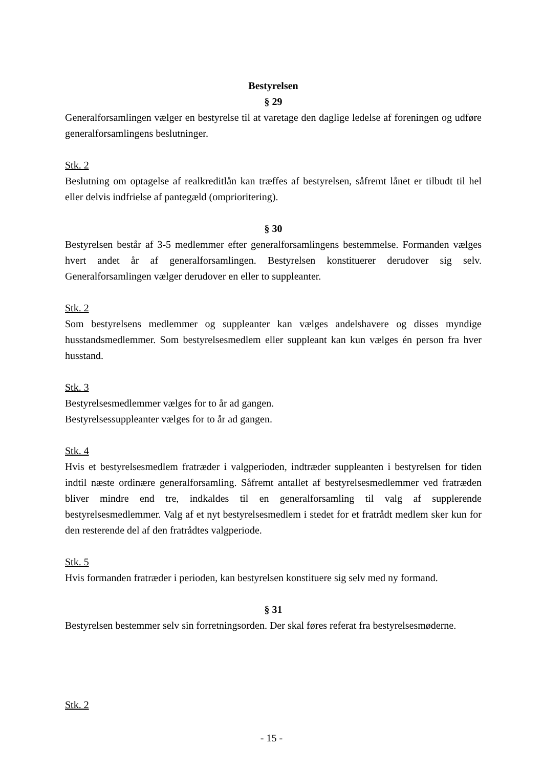Bestyrelsen
§ 29
Generalforsamlingen vælger en bestyrelse til at varetage den daglige ledelse af foreningen og udføre generalforsamlingens beslutninger.
Stk. 2
Beslutning om optagelse af realkreditlån kan træffes af bestyrelsen, såfremt lånet er tilbudt til hel eller delvis indfrielse af pantegæld (omprioritering).
§ 30
Bestyrelsen består af 3-5 medlemmer efter generalforsamlingens bestemmelse. Formanden vælges hvert andet år af generalforsamlingen. Bestyrelsen konstituerer derudover sig selv. Generalforsamlingen vælger derudover en eller to suppleanter.
Stk. 2
Som bestyrelsens medlemmer og suppleanter kan vælges andelshavere og disses myndige husstandsmedlemmer. Som bestyrelsesmedlem eller suppleant kan kun vælges én person fra hver husstand.
Stk. 3
Bestyrelsesmedlemmer vælges for to år ad gangen.
Bestyrelsessuppleanter vælges for to år ad gangen.
Stk. 4
Hvis et bestyrelsesmedlem fratræder i valgperioden, indtræder suppleanten i bestyrelsen for tiden indtil næste ordinære generalforsamling. Såfremt antallet af bestyrelsesmedlemmer ved fratræden bliver mindre end tre, indkaldes til en generalforsamling til valg af supplerende bestyrelsesmedlemmer. Valg af et nyt bestyrelsesmedlem i stedet for et fratrådt medlem sker kun for den resterende del af den fratrådtes valgperiode.
Stk. 5
Hvis formanden fratræder i perioden, kan bestyrelsen konstituere sig selv med ny formand.
§ 31
Bestyrelsen bestemmer selv sin forretningsorden. Der skal føres referat fra bestyrelsesmøderne.
Stk. 2
- 15 -